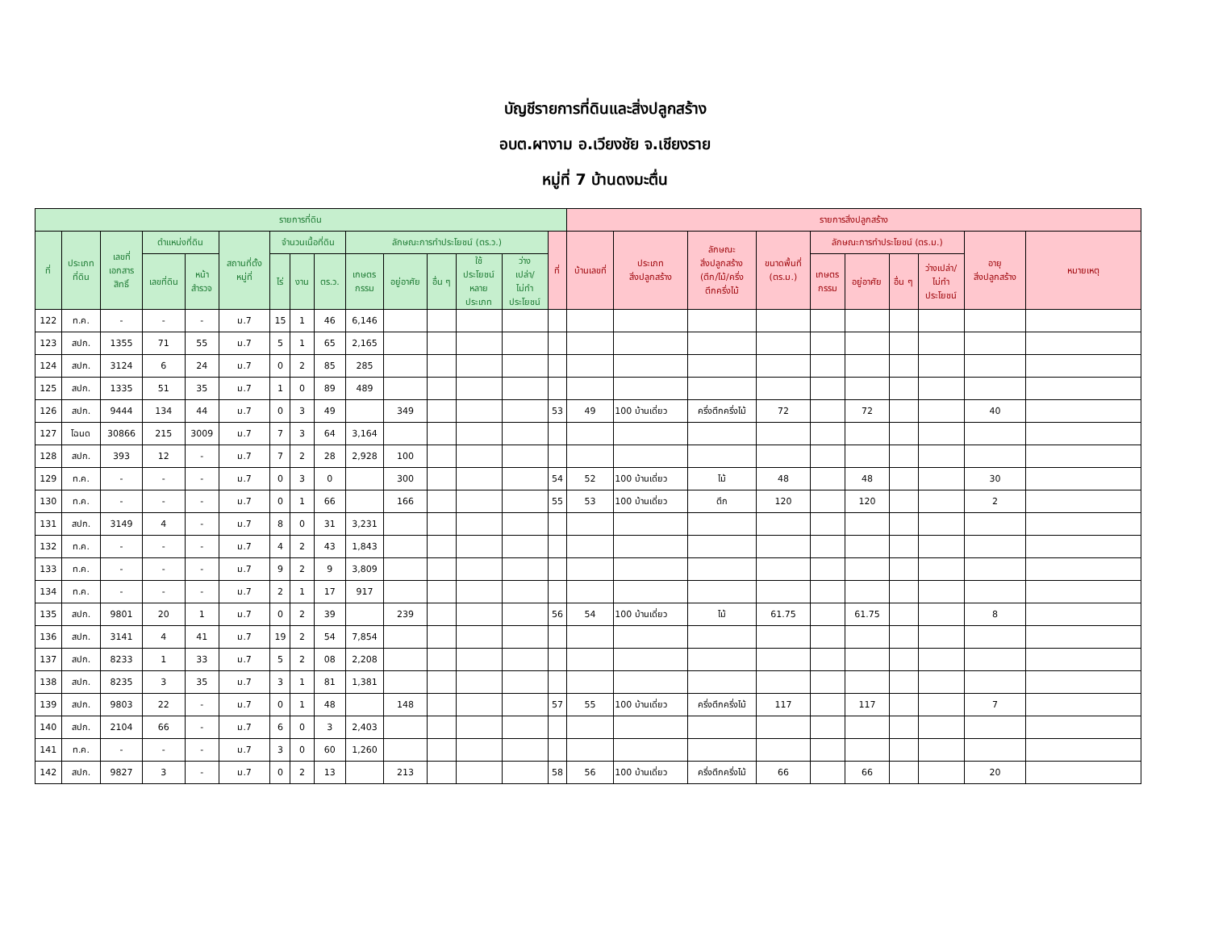บัญชีรายการที่ดินและสิ่งปลูกสร้าง
อบต.ผางาม อ.เวียงชัย จ.เชียงราย
หมู่ที่ 7 บ้านดงมะตื่น
| รายการที่ดิน | | | | | | | | | | | | | | | รายการสิ่งปลูกสร้าง | | | | | | | | | |
| --- | --- | --- | --- | --- | --- | --- | --- | --- | --- | --- | --- | --- | --- | --- | --- | --- | --- | --- | --- | --- | --- | --- | --- | --- |
| ที่ | ประเภท ที่ดิน | เลขที่ เอกสาร สิทธิ์ | ตำแหน่งที่ดิน | | สถานที่ตั้ง หมู่ที่ | จำนวนเนื้อที่ดิน | | | ลักษณะการทำประโยชน์ (ตร.ว.) | | | | | ที่ | บ้านเลขที่ | ประเภท สิ่งปลูกสร้าง | ลักษณะ สิ่งปลูกสร้าง (ตึก/ไม้/ครึ่ง ตึกครึ่งไม้ | ขนาดพื้นที่ (ตร.ม.) | ลักษณะการทำประโยชน์ (ตร.ม.) | | | | อายุ สิ่งปลูกสร้าง | หมายเหตุ |
| | | | เลขที่ดิน | หน้า สำรวจ | | ไร่ | งาน | ตร.ว. | เกษตร กรรม | อยู่อาศัย | อื่น ๆ | ใช้ ประโยชน์ หลาย ประเภท | ว่าง เปล่า/ ไม่ทำ ประโยชน์ | | | | | | เกษตร กรรม | อยู่อาศัย | อื่น ๆ | ว่างเปล่า/ ไม่ทำ ประโยชน์ | | |
| 122 | ท.ค. | - | - | - | ม.7 | 15 | 1 | 46 | 6,146 | | | | | | | | | | | | | | | |
| 123 | สปก. | 1355 | 71 | 55 | ม.7 | 5 | 1 | 65 | 2,165 | | | | | | | | | | | | | | | |
| 124 | สปก. | 3124 | 6 | 24 | ม.7 | 0 | 2 | 85 | 285 | | | | | | | | | | | | | | | |
| 125 | สปก. | 1335 | 51 | 35 | ม.7 | 1 | 0 | 89 | 489 | | | | | | | | | | | | | | | |
| 126 | สปก. | 9444 | 134 | 44 | ม.7 | 0 | 3 | 49 | | 349 | | | | 53 | 49 | 100 บ้านเดี่ยว | ครึ่งตึกครึ่งไม้ | 72 | | 72 | | | 40 | |
| 127 | โฉนด | 30866 | 215 | 3009 | ม.7 | 7 | 3 | 64 | 3,164 | | | | | | | | | | | | | | | |
| 128 | สปก. | 393 | 12 | - | ม.7 | 7 | 2 | 28 | 2,928 | 100 | | | | | | | | | | | | | | |
| 129 | ท.ค. | - | - | - | ม.7 | 0 | 3 | 0 | | 300 | | | | 54 | 52 | 100 บ้านเดี่ยว | ไม้ | 48 | | 48 | | | 30 | |
| 130 | ท.ค. | - | - | - | ม.7 | 0 | 1 | 66 | | 166 | | | | 55 | 53 | 100 บ้านเดี่ยว | ตึก | 120 | | 120 | | | 2 | |
| 131 | สปก. | 3149 | 4 | - | ม.7 | 8 | 0 | 31 | 3,231 | | | | | | | | | | | | | | | |
| 132 | ท.ค. | - | - | - | ม.7 | 4 | 2 | 43 | 1,843 | | | | | | | | | | | | | | | |
| 133 | ท.ค. | - | - | - | ม.7 | 9 | 2 | 9 | 3,809 | | | | | | | | | | | | | | | |
| 134 | ท.ค. | - | - | - | ม.7 | 2 | 1 | 17 | 917 | | | | | | | | | | | | | | | |
| 135 | สปก. | 9801 | 20 | 1 | ม.7 | 0 | 2 | 39 | | 239 | | | | 56 | 54 | 100 บ้านเดี่ยว | ไม้ | 61.75 | | 61.75 | | | 8 | |
| 136 | สปก. | 3141 | 4 | 41 | ม.7 | 19 | 2 | 54 | 7,854 | | | | | | | | | | | | | | | |
| 137 | สปก. | 8233 | 1 | 33 | ม.7 | 5 | 2 | 08 | 2,208 | | | | | | | | | | | | | | | |
| 138 | สปก. | 8235 | 3 | 35 | ม.7 | 3 | 1 | 81 | 1,381 | | | | | | | | | | | | | | | |
| 139 | สปก. | 9803 | 22 | - | ม.7 | 0 | 1 | 48 | | 148 | | | | 57 | 55 | 100 บ้านเดี่ยว | ครึ่งตึกครึ่งไม้ | 117 | | 117 | | | 7 | |
| 140 | สปก. | 2104 | 66 | - | ม.7 | 6 | 0 | 3 | 2,403 | | | | | | | | | | | | | | | |
| 141 | ท.ค. | - | - | - | ม.7 | 3 | 0 | 60 | 1,260 | | | | | | | | | | | | | | | |
| 142 | สปก. | 9827 | 3 | - | ม.7 | 0 | 2 | 13 | | 213 | | | | 58 | 56 | 100 บ้านเดี่ยว | ครึ่งตึกครึ่งไม้ | 66 | | 66 | | | 20 | |